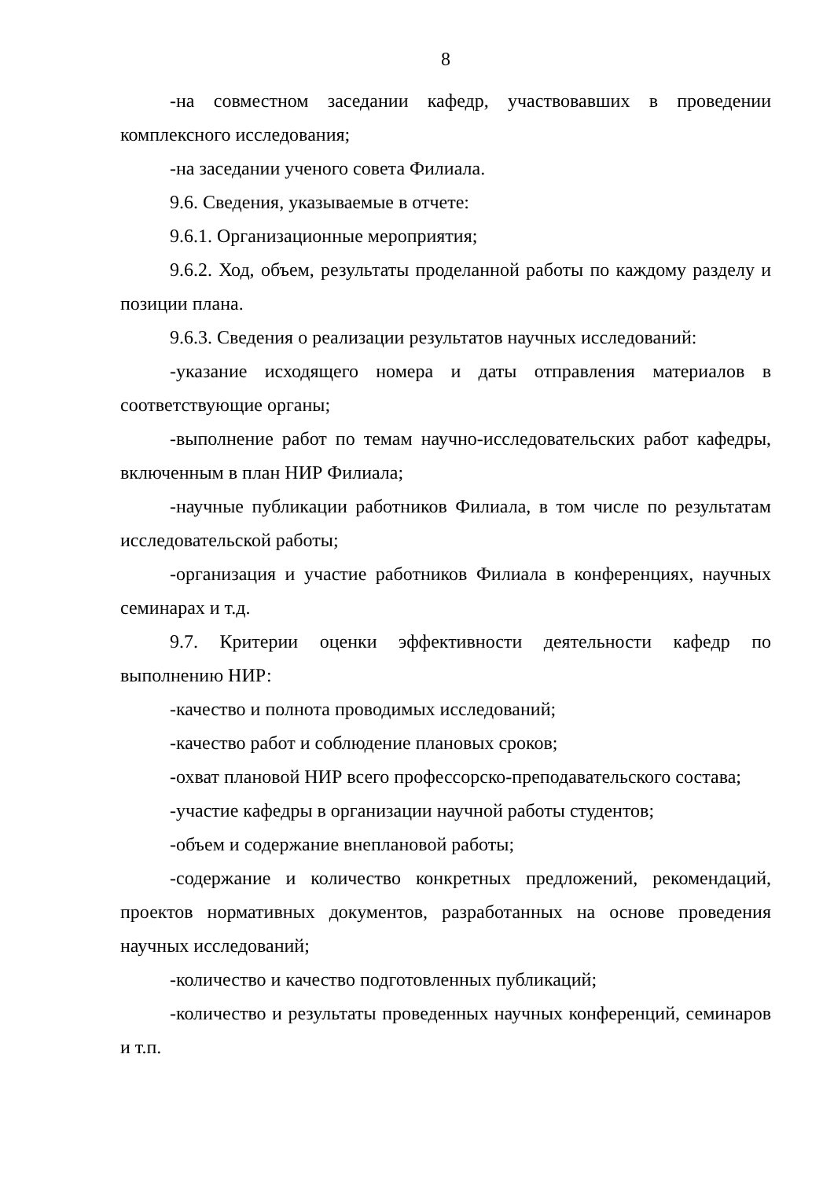8
-на совместном заседании кафедр, участвовавших в проведении комплексного исследования;
-на заседании ученого совета Филиала.
9.6. Сведения, указываемые в отчете:
9.6.1. Организационные мероприятия;
9.6.2. Ход, объем, результаты проделанной работы по каждому разделу и позиции плана.
9.6.3. Сведения о реализации результатов научных исследований:
-указание исходящего номера и даты отправления материалов в соответствующие органы;
-выполнение работ по темам научно-исследовательских работ кафедры, включенным в план НИР Филиала;
-научные публикации работников Филиала, в том числе по результатам исследовательской работы;
-организация и участие работников Филиала в конференциях, научных семинарах и т.д.
9.7. Критерии оценки эффективности деятельности кафедр по выполнению НИР:
-качество и полнота проводимых исследований;
-качество работ и соблюдение плановых сроков;
-охват плановой НИР всего профессорско-преподавательского состава;
-участие кафедры в организации научной работы студентов;
-объем и содержание внеплановой работы;
-содержание и количество конкретных предложений, рекомендаций, проектов нормативных документов, разработанных на основе проведения научных исследований;
-количество и качество подготовленных публикаций;
-количество и результаты проведенных научных конференций, семинаров и т.п.